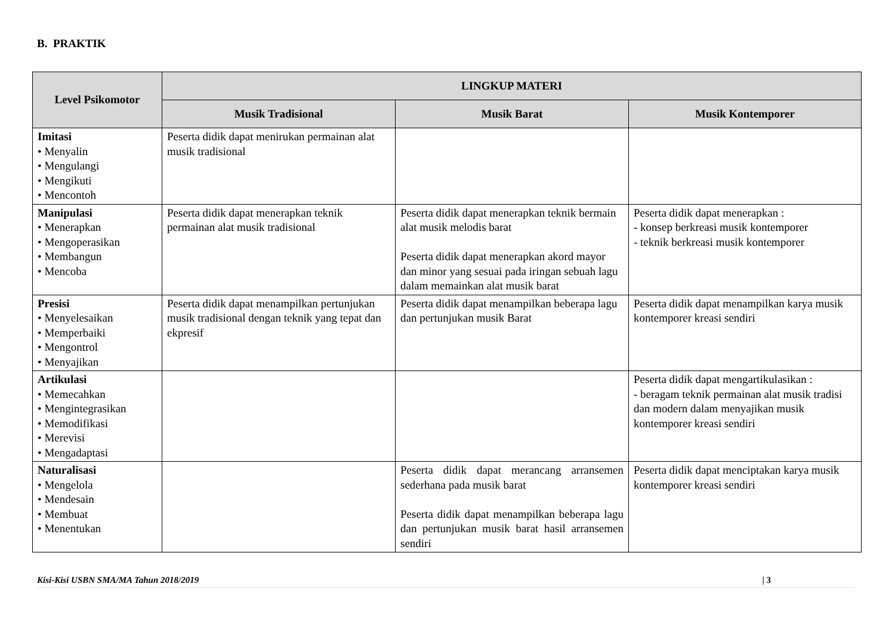B. PRAKTIK
| Level Psikomotor | LINGKUP MATERI | | |
| --- | --- | --- | --- |
| | Musik Tradisional | Musik Barat | Musik Kontemporer |
| Imitasi • Menyalin • Mengulangi • Mengikuti • Mencontoh | Peserta didik dapat menirukan permainan alat musik tradisional | | |
| Manipulasi • Menerapkan • Mengoperasikan • Membangun • Mencoba | Peserta didik dapat menerapkan teknik permainan alat musik tradisional | Peserta didik dapat menerapkan teknik bermain alat musik melodis barat Peserta didik dapat menerapkan akord mayor dan minor yang sesuai pada iringan sebuah lagu dalam memainkan alat musik barat | Peserta didik dapat menerapkan : - konsep berkreasi musik kontemporer - teknik berkreasi musik kontemporer |
| Presisi • Menyelesaikan • Memperbaiki • Mengontrol • Menyajikan | Peserta didik dapat menampilkan pertunjukan musik tradisional dengan teknik yang tepat dan ekpresif | Peserta didik dapat menampilkan beberapa lagu dan pertunjukan musik Barat | Peserta didik dapat menampilkan karya musik kontemporer kreasi sendiri |
| Artikulasi • Memecahkan • Mengintegrasikan • Memodifikasi • Merevisi • Mengadaptasi | | | Peserta didik dapat mengartikulasikan : - beragam teknik permainan alat musik tradisi dan modern dalam menyajikan musik kontemporer kreasi sendiri |
| Naturalisasi • Mengelola • Mendesain • Membuat • Menentukan | | Peserta didik dapat merancang arransemen sederhana pada musik barat Peserta didik dapat menampilkan beberapa lagu dan pertunjukan musik barat hasil arransemen sendiri | Peserta didik dapat menciptakan karya musik kontemporer kreasi sendiri |
Kisi-Kisi USBN SMA/MA Tahun 2018/2019 | 3